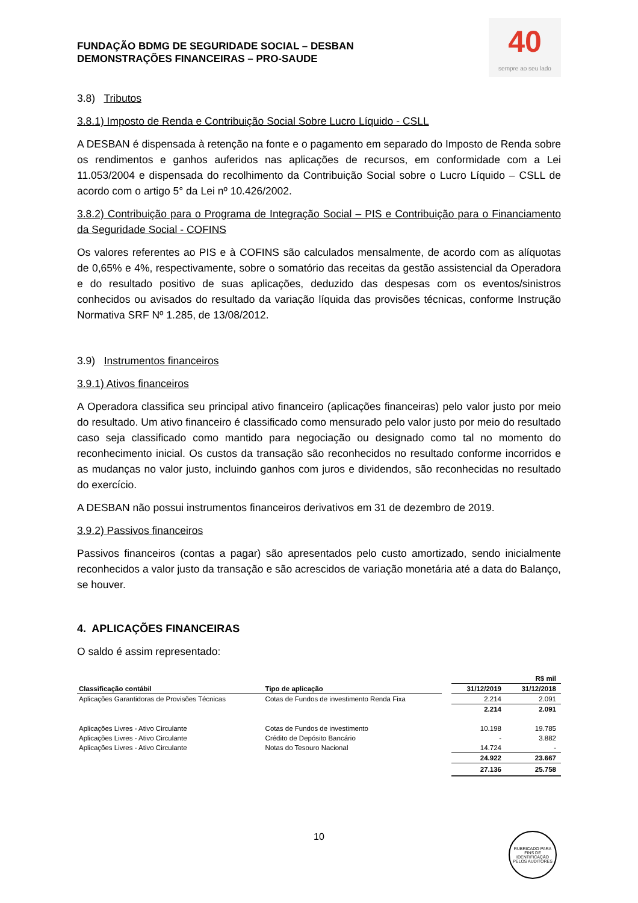FUNDAÇÃO BDMG DE SEGURIDADE SOCIAL – DESBAN
DEMONSTRAÇÕES FINANCEIRAS – PRO-SAUDE
40
sempre ao seu lado
3.8) Tributos
3.8.1) Imposto de Renda e Contribuição Social Sobre Lucro Líquido - CSLL
A DESBAN é dispensada à retenção na fonte e o pagamento em separado do Imposto de Renda sobre os rendimentos e ganhos auferidos nas aplicações de recursos, em conformidade com a Lei 11.053/2004 e dispensada do recolhimento da Contribuição Social sobre o Lucro Líquido – CSLL de acordo com o artigo 5° da Lei nº 10.426/2002.
3.8.2) Contribuição para o Programa de Integração Social – PIS e Contribuição para o Financiamento da Seguridade Social - COFINS
Os valores referentes ao PIS e à COFINS são calculados mensalmente, de acordo com as alíquotas de 0,65% e 4%, respectivamente, sobre o somatório das receitas da gestão assistencial da Operadora e do resultado positivo de suas aplicações, deduzido das despesas com os eventos/sinistros conhecidos ou avisados do resultado da variação líquida das provisões técnicas, conforme Instrução Normativa SRF Nº 1.285, de 13/08/2012.
3.9) Instrumentos financeiros
3.9.1) Ativos financeiros
A Operadora classifica seu principal ativo financeiro (aplicações financeiras) pelo valor justo por meio do resultado. Um ativo financeiro é classificado como mensurado pelo valor justo por meio do resultado caso seja classificado como mantido para negociação ou designado como tal no momento do reconhecimento inicial. Os custos da transação são reconhecidos no resultado conforme incorridos e as mudanças no valor justo, incluindo ganhos com juros e dividendos, são reconhecidas no resultado do exercício.
A DESBAN não possui instrumentos financeiros derivativos em 31 de dezembro de 2019.
3.9.2) Passivos financeiros
Passivos financeiros (contas a pagar) são apresentados pelo custo amortizado, sendo inicialmente reconhecidos a valor justo da transação e são acrescidos de variação monetária até a data do Balanço, se houver.
4. APLICAÇÕES FINANCEIRAS
O saldo é assim representado:
| | | | R$ mil | |
| Classificação contábil | Tipo de aplicação | | 31/12/2019 | 31/12/2018 |
| Aplicações Garantidoras de Provisões Técnicas | Cotas de Fundos de investimento Renda Fixa | | 2.214 | 2.091 |
| | | | 2.214 | 2.091 |
| Aplicações Livres - Ativo Circulante | Cotas de Fundos de investimento | | 10.198 | 19.785 |
| Aplicações Livres - Ativo Circulante | Crédito de Depósito Bancário | | - | 3.882 |
| Aplicações Livres - Ativo Circulante | Notas do Tesouro Nacional | | 14.724 | - |
| | | | 24.922 | 23.667 |
| | | | 27.136 | 25.758 |
10
RUBRICADO PARA FINS DE IDENTIFICAÇÃO
PELOS AUDITORES